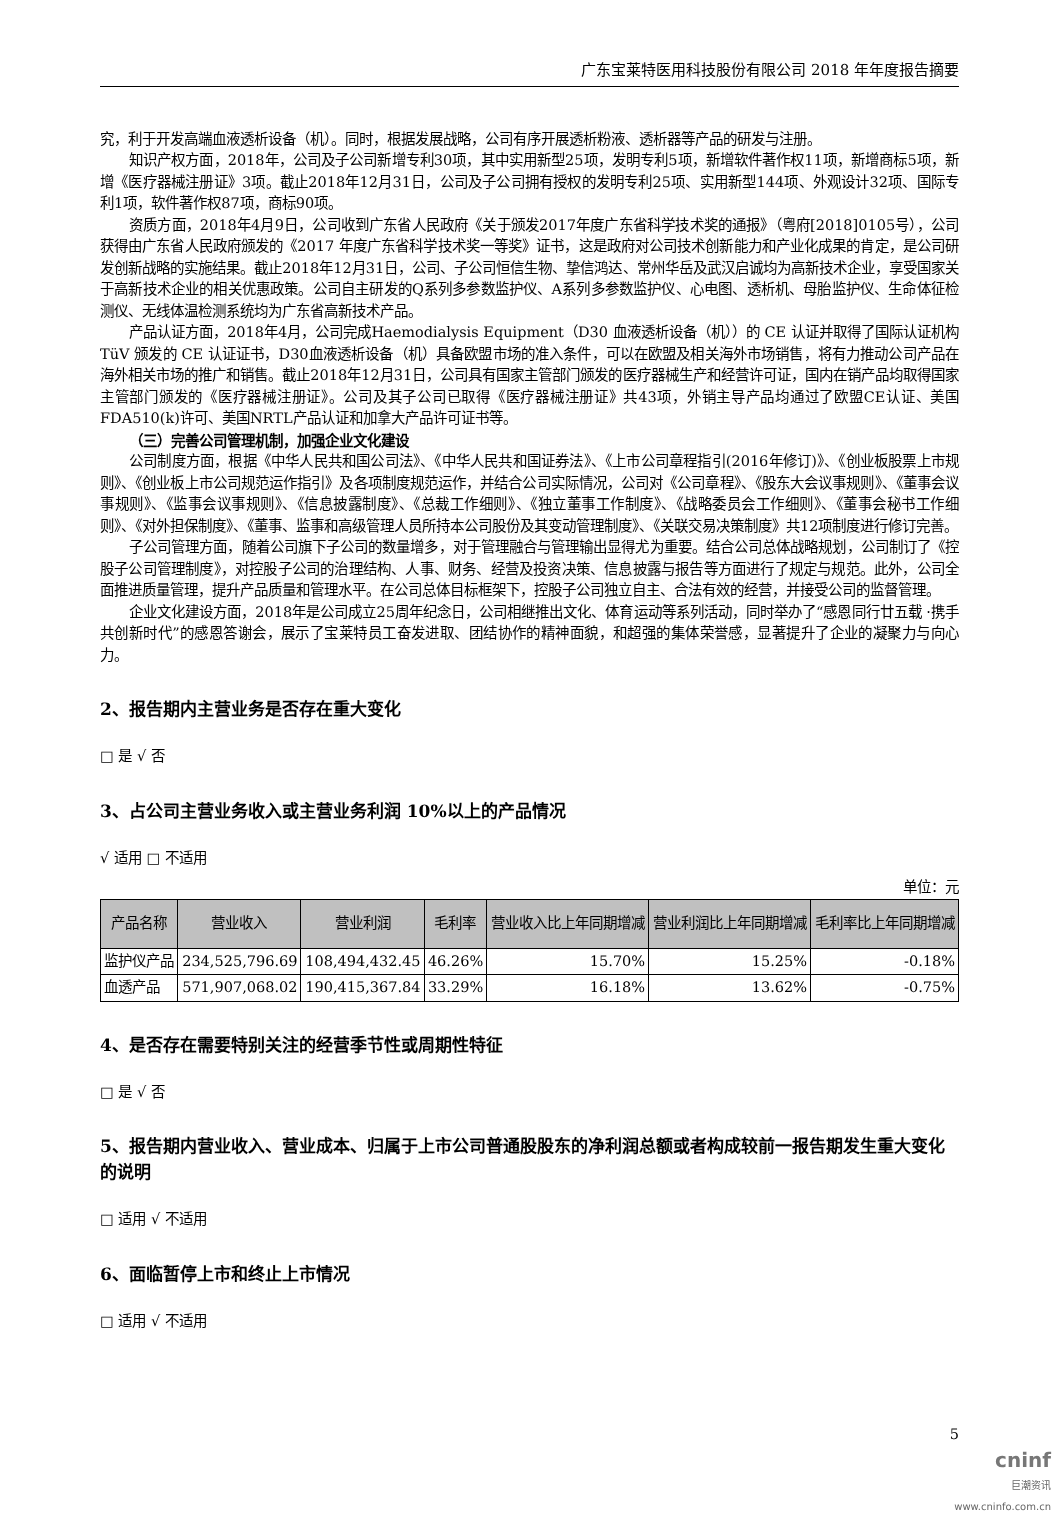广东宝莱特医用科技股份有限公司 2018 年年度报告摘要
究，利于开发高端血液透析设备（机）。同时，根据发展战略，公司有序开展透析粉液、透析器等产品的研发与注册。
知识产权方面，2018年，公司及子公司新增专利30项，其中实用新型25项，发明专利5项，新增软件著作权11项，新增商标5项，新增《医疗器械注册证》3项。截止2018年12月31日，公司及子公司拥有授权的发明专利25项、实用新型144项、外观设计32项、国际专利1项，软件著作权87项，商标90项。
资质方面，2018年4月9日，公司收到广东省人民政府《关于颁发2017年度广东省科学技术奖的通报》（粤府[2018]0105号），公司获得由广东省人民政府颁发的《2017 年度广东省科学技术奖一等奖》证书，这是政府对公司技术创新能力和产业化成果的肯定，是公司研发创新战略的实施结果。截止2018年12月31日，公司、子公司恒信生物、挚信鸿达、常州华岳及武汉启诚均为高新技术企业，享受国家关于高新技术企业的相关优惠政策。公司自主研发的Q系列多参数监护仪、A系列多参数监护仪、心电图、透析机、母胎监护仪、生命体征检测仪、无线体温检测系统均为广东省高新技术产品。
产品认证方面，2018年4月，公司完成Haemodialysis Equipment（D30 血液透析设备（机））的 CE 认证并取得了国际认证机构 TüV 颁发的 CE 认证证书，D30血液透析设备（机）具备欧盟市场的准入条件，可以在欧盟及相关海外市场销售，将有力推动公司产品在海外相关市场的推广和销售。截止2018年12月31日，公司具有国家主管部门颁发的医疗器械生产和经营许可证，国内在销产品均取得国家主管部门颁发的《医疗器械注册证》。公司及其子公司已取得《医疗器械注册证》共43项，外销主导产品均通过了欧盟CE认证、美国FDA510(k)许可、美国NRTL产品认证和加拿大产品许可证书等。
（三）完善公司管理机制，加强企业文化建设
公司制度方面，根据《中华人民共和国公司法》、《中华人民共和国证券法》、《上市公司章程指引(2016年修订)》、《创业板股票上市规则》、《创业板上市公司规范运作指引》及各项制度规范运作，并结合公司实际情况，公司对《公司章程》、《股东大会议事规则》、《董事会议事规则》、《监事会议事规则》、《信息披露制度》、《总裁工作细则》、《独立董事工作制度》、《战略委员会工作细则》、《董事会秘书工作细则》、《对外担保制度》、《董事、监事和高级管理人员所持本公司股份及其变动管理制度》、《关联交易决策制度》共12项制度进行修订完善。
子公司管理方面，随着公司旗下子公司的数量增多，对于管理融合与管理输出显得尤为重要。结合公司总体战略规划，公司制订了《控股子公司管理制度》，对控股子公司的治理结构、人事、财务、经营及投资决策、信息披露与报告等方面进行了规定与规范。此外，公司全面推进质量管理，提升产品质量和管理水平。在公司总体目标框架下，控股子公司独立自主、合法有效的经营，并接受公司的监督管理。
企业文化建设方面，2018年是公司成立25周年纪念日，公司相继推出文化、体育运动等系列活动，同时举办了“感恩同行廿五载 ·携手共创新时代”的感恩答谢会，展示了宝莱特员工奋发进取、团结协作的精神面貌，和超强的集体荣誉感，显著提升了企业的凝聚力与向心力。
2、报告期内主营业务是否存在重大变化
□ 是 √ 否
3、占公司主营业务收入或主营业务利润 10%以上的产品情况
√ 适用 □ 不适用
单位：元
| 产品名称 | 营业收入 | 营业利润 | 毛利率 | 营业收入比上年同期增减 | 营业利润比上年同期增减 | 毛利率比上年同期增减 |
| --- | --- | --- | --- | --- | --- | --- |
| 监护仪产品 | 234,525,796.69 | 108,494,432.45 | 46.26% | 15.70% | 15.25% | -0.18% |
| 血透产品 | 571,907,068.02 | 190,415,367.84 | 33.29% | 16.18% | 13.62% | -0.75% |
4、是否存在需要特别关注的经营季节性或周期性特征
□ 是 √ 否
5、报告期内营业收入、营业成本、归属于上市公司普通股股东的净利润总额或者构成较前一报告期发生重大变化的说明
□ 适用 √ 不适用
6、面临暂停上市和终止上市情况
□ 适用 √ 不适用
5
cninf
巨潮资讯
www.cninfo.com.cn